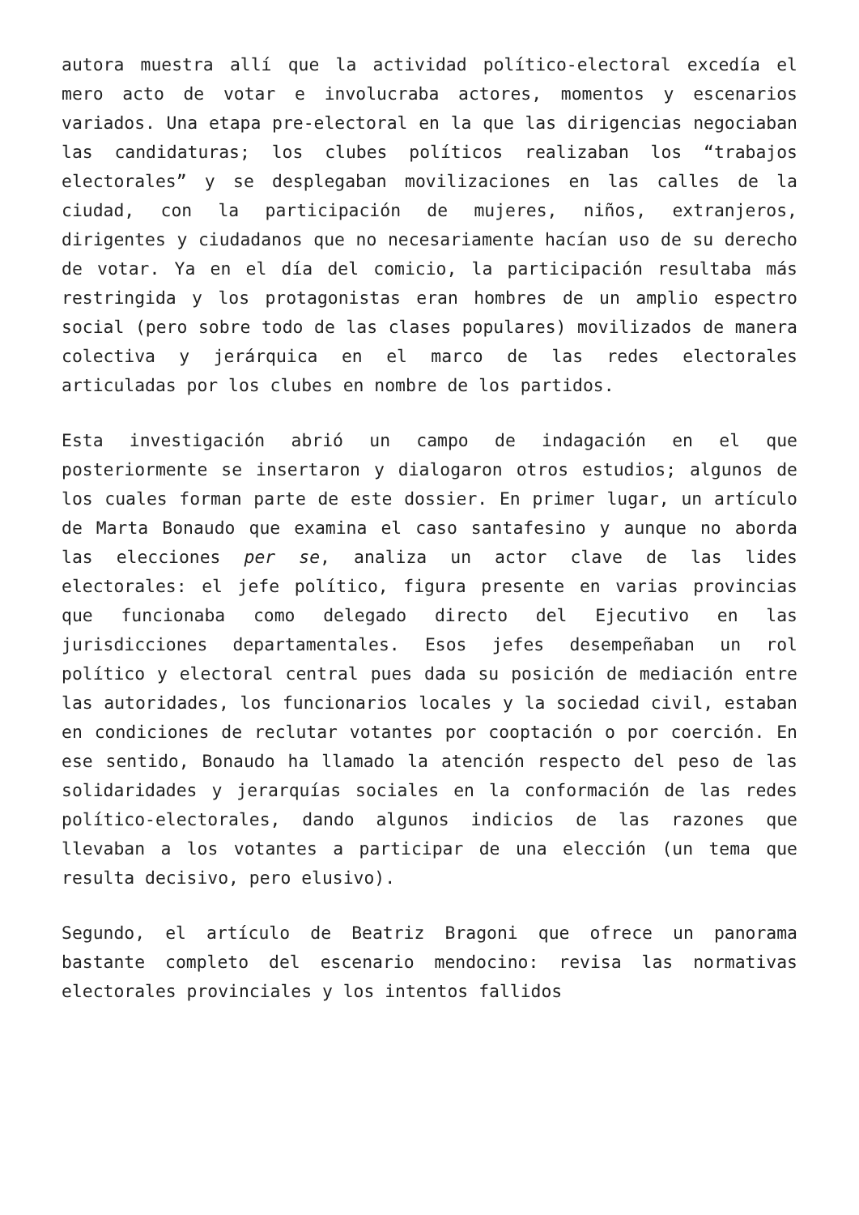autora muestra allí que la actividad político-electoral excedía el mero acto de votar e involucraba actores, momentos y escenarios variados. Una etapa pre-electoral en la que las dirigencias negociaban las candidaturas; los clubes políticos realizaban los “trabajos electorales” y se desplegaban movilizaciones en las calles de la ciudad, con la participación de mujeres, niños, extranjeros, dirigentes y ciudadanos que no necesariamente hacían uso de su derecho de votar. Ya en el día del comicio, la participación resultaba más restringida y los protagonistas eran hombres de un amplio espectro social (pero sobre todo de las clases populares) movilizados de manera colectiva y jerárquica en el marco de las redes electorales articuladas por los clubes en nombre de los partidos.
Esta investigación abrió un campo de indagación en el que posteriormente se insertaron y dialogaron otros estudios; algunos de los cuales forman parte de este dossier. En primer lugar, un artículo de Marta Bonaudo que examina el caso santafesino y aunque no aborda las elecciones per se, analiza un actor clave de las lides electorales: el jefe político, figura presente en varias provincias que funcionaba como delegado directo del Ejecutivo en las jurisdicciones departamentales. Esos jefes desempeñaban un rol político y electoral central pues dada su posición de mediación entre las autoridades, los funcionarios locales y la sociedad civil, estaban en condiciones de reclutar votantes por cooptación o por coerción. En ese sentido, Bonaudo ha llamado la atención respecto del peso de las solidaridades y jerarquías sociales en la conformación de las redes político-electorales, dando algunos indicios de las razones que llevaban a los votantes a participar de una elección (un tema que resulta decisivo, pero elusivo).
Segundo, el artículo de Beatriz Bragoni que ofrece un panorama bastante completo del escenario mendocino: revisa las normativas electorales provinciales y los intentos fallidos